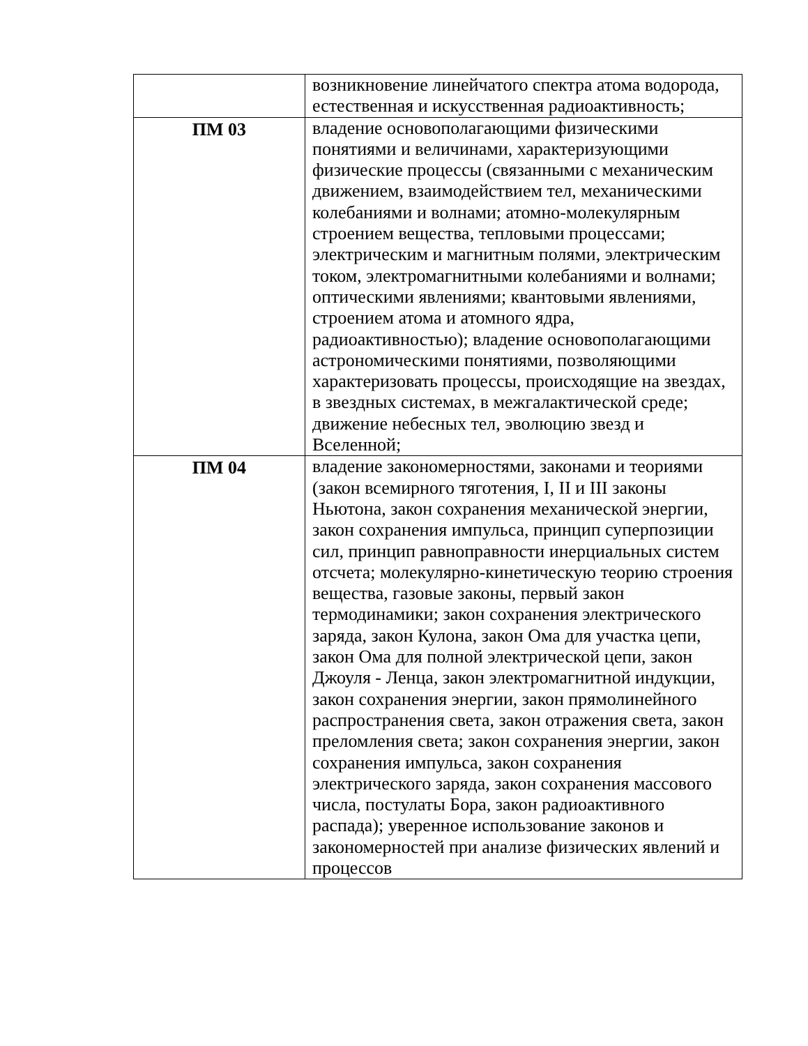| | возникновение линейчатого спектра атома водорода, естественная и искусственная радиоактивность; |
| ПМ 03 | владение основополагающими физическими понятиями и величинами, характеризующими физические процессы (связанными с механическим движением, взаимодействием тел, механическими колебаниями и волнами; атомно-молекулярным строением вещества, тепловыми процессами; электрическим и магнитным полями, электрическим током, электромагнитными колебаниями и волнами; оптическими явлениями; квантовыми явлениями, строением атома и атомного ядра, радиоактивностью); владение основополагающими астрономическими понятиями, позволяющими характеризовать процессы, происходящие на звездах, в звездных системах, в межгалактической среде; движение небесных тел, эволюцию звезд и Вселенной; |
| ПМ 04 | владение закономерностями, законами и теориями (закон всемирного тяготения, I, II и III законы Ньютона, закон сохранения механической энергии, закон сохранения импульса, принцип суперпозиции сил, принцип равноправности инерциальных систем отсчета; молекулярно-кинетическую теорию строения вещества, газовые законы, первый закон термодинамики; закон сохранения электрического заряда, закон Кулона, закон Ома для участка цепи, закон Ома для полной электрической цепи, закон Джоуля - Ленца, закон электромагнитной индукции, закон сохранения энергии, закон прямолинейного распространения света, закон отражения света, закон преломления света; закон сохранения энергии, закон сохранения импульса, закон сохранения электрического заряда, закон сохранения массового числа, постулаты Бора, закон радиоактивного распада); уверенное использование законов и закономерностей при анализе физических явлений и процессов |